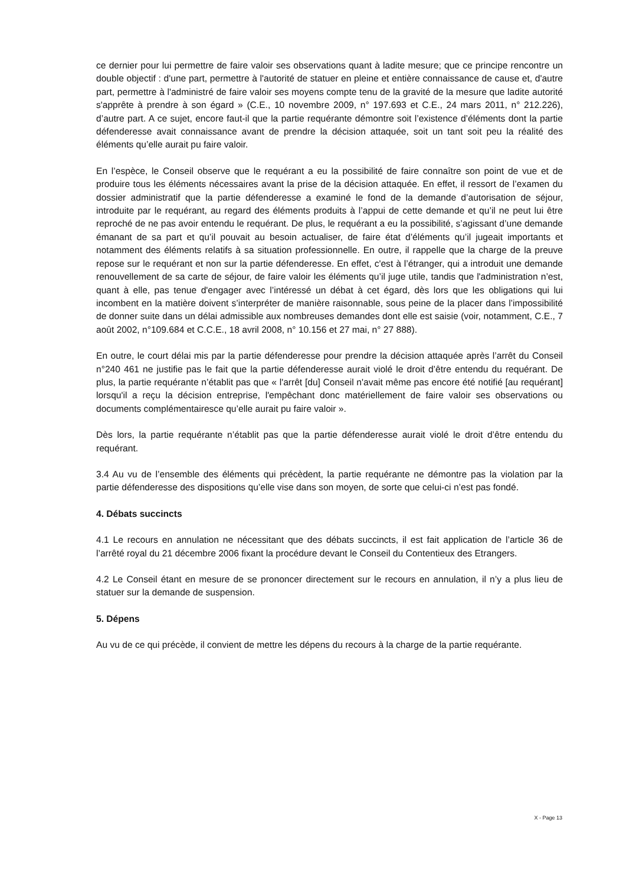ce dernier pour lui permettre de faire valoir ses observations quant à ladite mesure; que ce principe rencontre un double objectif : d'une part, permettre à l'autorité de statuer en pleine et entière connaissance de cause et, d'autre part, permettre à l'administré de faire valoir ses moyens compte tenu de la gravité de la mesure que ladite autorité s'apprête à prendre à son égard » (C.E., 10 novembre 2009, n° 197.693 et C.E., 24 mars 2011, n° 212.226), d’autre part. A ce sujet, encore faut-il que la partie requérante démontre soit l’existence d’éléments dont la partie défenderesse avait connaissance avant de prendre la décision attaquée, soit un tant soit peu la réalité des éléments qu’elle aurait pu faire valoir.
En l’espèce, le Conseil observe que le requérant a eu la possibilité de faire connaître son point de vue et de produire tous les éléments nécessaires avant la prise de la décision attaquée. En effet, il ressort de l’examen du dossier administratif que la partie défenderesse a examiné le fond de la demande d’autorisation de séjour, introduite par le requérant, au regard des éléments produits à l’appui de cette demande et qu’il ne peut lui être reproché de ne pas avoir entendu le requérant. De plus, le requérant a eu la possibilité, s’agissant d’une demande émanant de sa part et qu’il pouvait au besoin actualiser, de faire état d’éléments qu’il jugeait importants et notamment des éléments relatifs à sa situation professionnelle. En outre, il rappelle que la charge de la preuve repose sur le requérant et non sur la partie défenderesse. En effet, c'est à l’étranger, qui a introduit une demande renouvellement de sa carte de séjour, de faire valoir les éléments qu’il juge utile, tandis que l'administration n’est, quant à elle, pas tenue d'engager avec l’intéressé un débat à cet égard, dès lors que les obligations qui lui incombent en la matière doivent s’interpréter de manière raisonnable, sous peine de la placer dans l’impossibilité de donner suite dans un délai admissible aux nombreuses demandes dont elle est saisie (voir, notamment, C.E., 7 août 2002, n°109.684 et C.C.E., 18 avril 2008, n° 10.156 et 27 mai, n° 27 888).
En outre, le court délai mis par la partie défenderesse pour prendre la décision attaquée après l’arrêt du Conseil n°240 461 ne justifie pas le fait que la partie défenderesse aurait violé le droit d’être entendu du requérant. De plus, la partie requérante n’établit pas que « l'arrêt [du] Conseil n'avait même pas encore été notifié [au requérant] lorsqu'il a reçu la décision entreprise, l'empêchant donc matériellement de faire valoir ses observations ou documents complémentairesce qu’elle aurait pu faire valoir ».
Dès lors, la partie requérante n’établit pas que la partie défenderesse aurait violé le droit d’être entendu du requérant.
3.4 Au vu de l’ensemble des éléments qui précèdent, la partie requérante ne démontre pas la violation par la partie défenderesse des dispositions qu’elle vise dans son moyen, de sorte que celui-ci n’est pas fondé.
4. Débats succincts
4.1 Le recours en annulation ne nécessitant que des débats succincts, il est fait application de l’article 36 de l’arrêté royal du 21 décembre 2006 fixant la procédure devant le Conseil du Contentieux des Etrangers.
4.2 Le Conseil étant en mesure de se prononcer directement sur le recours en annulation, il n’y a plus lieu de statuer sur la demande de suspension.
5. Dépens
Au vu de ce qui précède, il convient de mettre les dépens du recours à la charge de la partie requérante.
X - Page 13